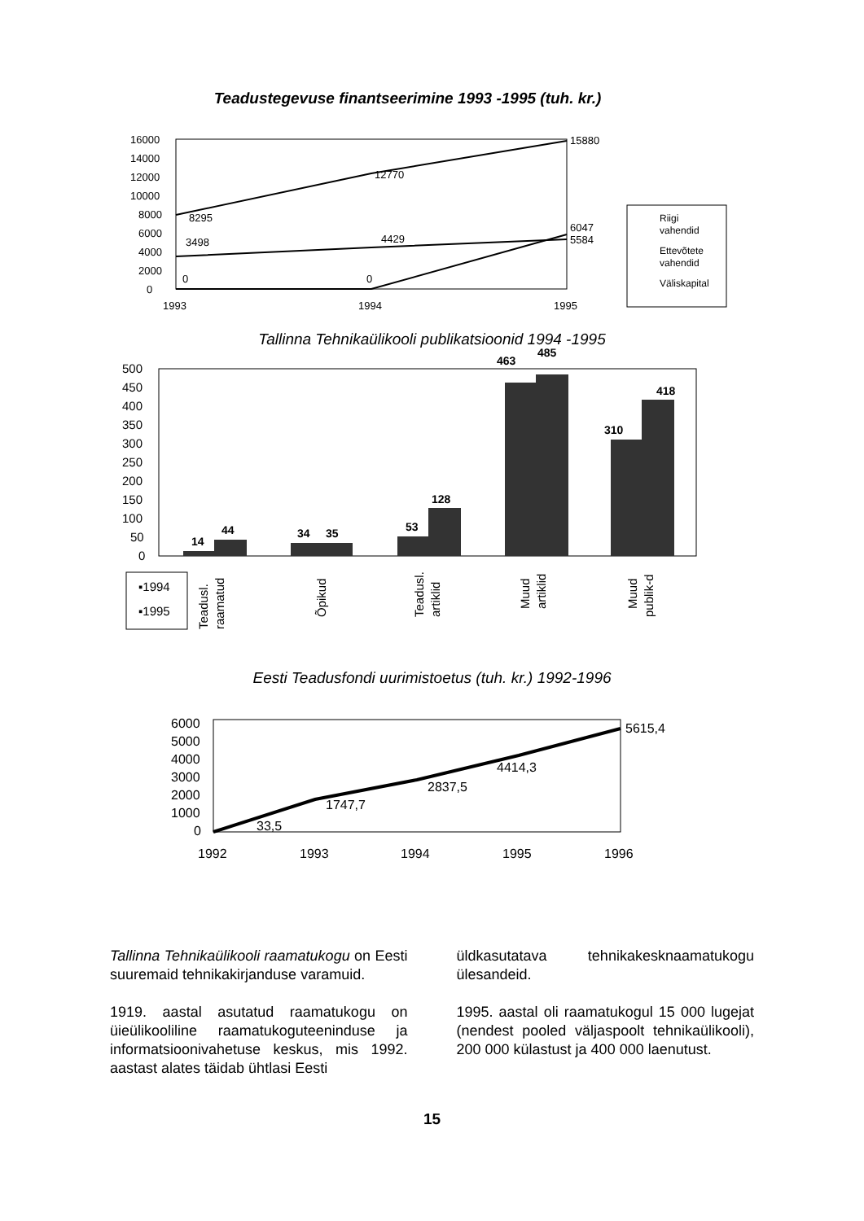Teadustegevuse finantseerimine 1993 -1995 (tuh. kr.)
16000
14000
12000
10000
8000
6000
4000
2000
0
1993
1994
1995
15880
12770
8295
3498
4429
6047
5584
0
0
Riigi
vahendid
Ettevõtete
vahendid
Väliskapital
Tallinna Tehnikaülikooli publikatsioonid 1994 -1995
500
450
400
350
300
250
200
150
100
50
0
14
44
34
35
53
128
463
485
310
418
▪1994
▪1995
Teadusl.
raamatud
Õpikud
Teadusl.
artiklid
Muud
artiklid
Muud
publik-d
Eesti Teadusfondi uurimistoetus (tuh. kr.) 1992-1996
6000
5000
4000
3000
2000
1000
0
1992
1993
1994
1995
1996
5615,4
4414,3
2837,5
1747,7
33,5
Tallinna Tehnikaülikooli raamatukogu on Eesti suuremaid tehnikakirjanduse varamuid.
1919. aastal asutatud raamatukogu on üieülikooliline raamatukoguteeninduse ja informatsioonivahetuse keskus, mis 1992. aastast alates täidab ühtlasi Eesti
üldkasutatava tehnikakesknaamatukogu ülesandeid.
1995. aastal oli raamatukogul 15 000 lugejat (nendest pooled väljaspoolt tehnikaülikooli), 200 000 külastust ja 400 000 laenutust.
15